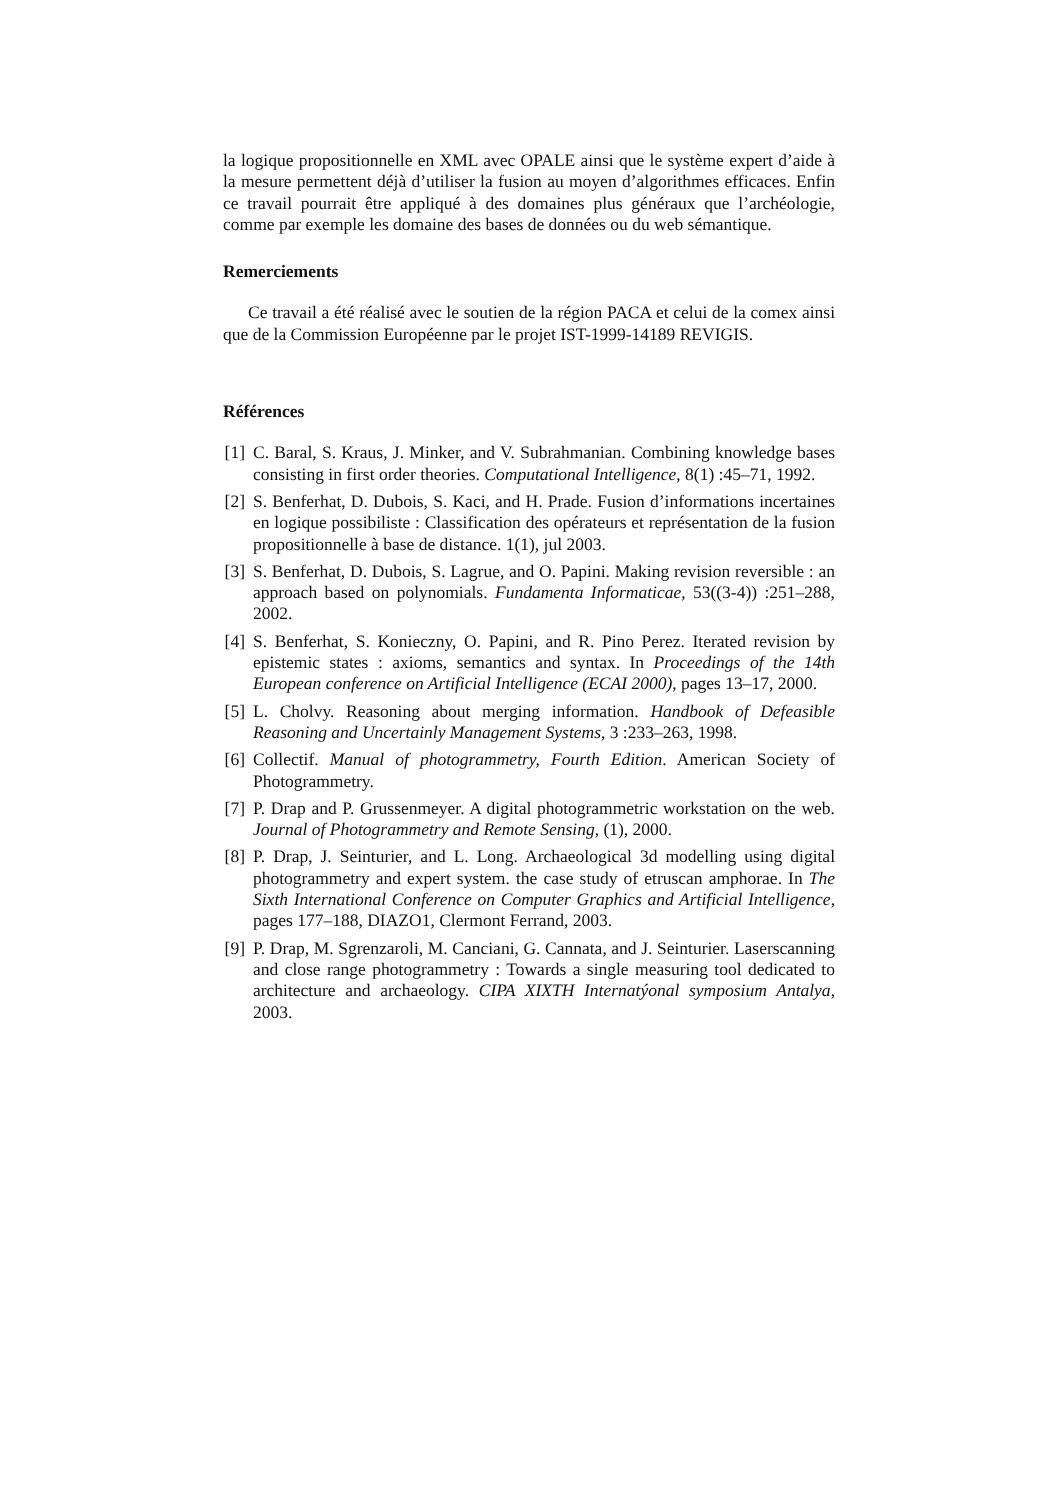la logique propositionnelle en XML avec OPALE ainsi que le système expert d’aide à la mesure permettent déjà d’utiliser la fusion au moyen d’algorithmes efficaces. Enfin ce travail pourrait être appliqué à des domaines plus généraux que l’archéologie, comme par exemple les domaine des bases de données ou du web sémantique.
Remerciements
Ce travail a été réalisé avec le soutien de la région PACA et celui de la comex ainsi que de la Commission Européenne par le projet IST-1999-14189 REVIGIS.
Références
[1] C. Baral, S. Kraus, J. Minker, and V. Subrahmanian. Combining knowledge bases consisting in first order theories. Computational Intelligence, 8(1) :45–71, 1992.
[2] S. Benferhat, D. Dubois, S. Kaci, and H. Prade. Fusion d’informations incertaines en logique possibiliste : Classification des opérateurs et représentation de la fusion propositionnelle à base de distance. 1(1), jul 2003.
[3] S. Benferhat, D. Dubois, S. Lagrue, and O. Papini. Making revision reversible : an approach based on polynomials. Fundamenta Informaticae, 53((3-4)) :251–288, 2002.
[4] S. Benferhat, S. Konieczny, O. Papini, and R. Pino Perez. Iterated revision by epistemic states : axioms, semantics and syntax. In Proceedings of the 14th European conference on Artificial Intelligence (ECAI 2000), pages 13–17, 2000.
[5] L. Cholvy. Reasoning about merging information. Handbook of Defeasible Reasoning and Uncertainly Management Systems, 3 :233–263, 1998.
[6] Collectif. Manual of photogrammetry, Fourth Edition. American Society of Photogrammetry.
[7] P. Drap and P. Grussenmeyer. A digital photogrammetric workstation on the web. Journal of Photogrammetry and Remote Sensing, (1), 2000.
[8] P. Drap, J. Seinturier, and L. Long. Archaeological 3d modelling using digital photogrammetry and expert system. the case study of etruscan amphorae. In The Sixth International Conference on Computer Graphics and Artificial Intelligence, pages 177–188, DIAZO1, Clermont Ferrand, 2003.
[9] P. Drap, M. Sgrenzaroli, M. Canciani, G. Cannata, and J. Seinturier. Laserscanning and close range photogrammetry : Towards a single measuring tool dedicated to architecture and archaeology. CIPA XIXTH Internatýonal symposium Antalya, 2003.